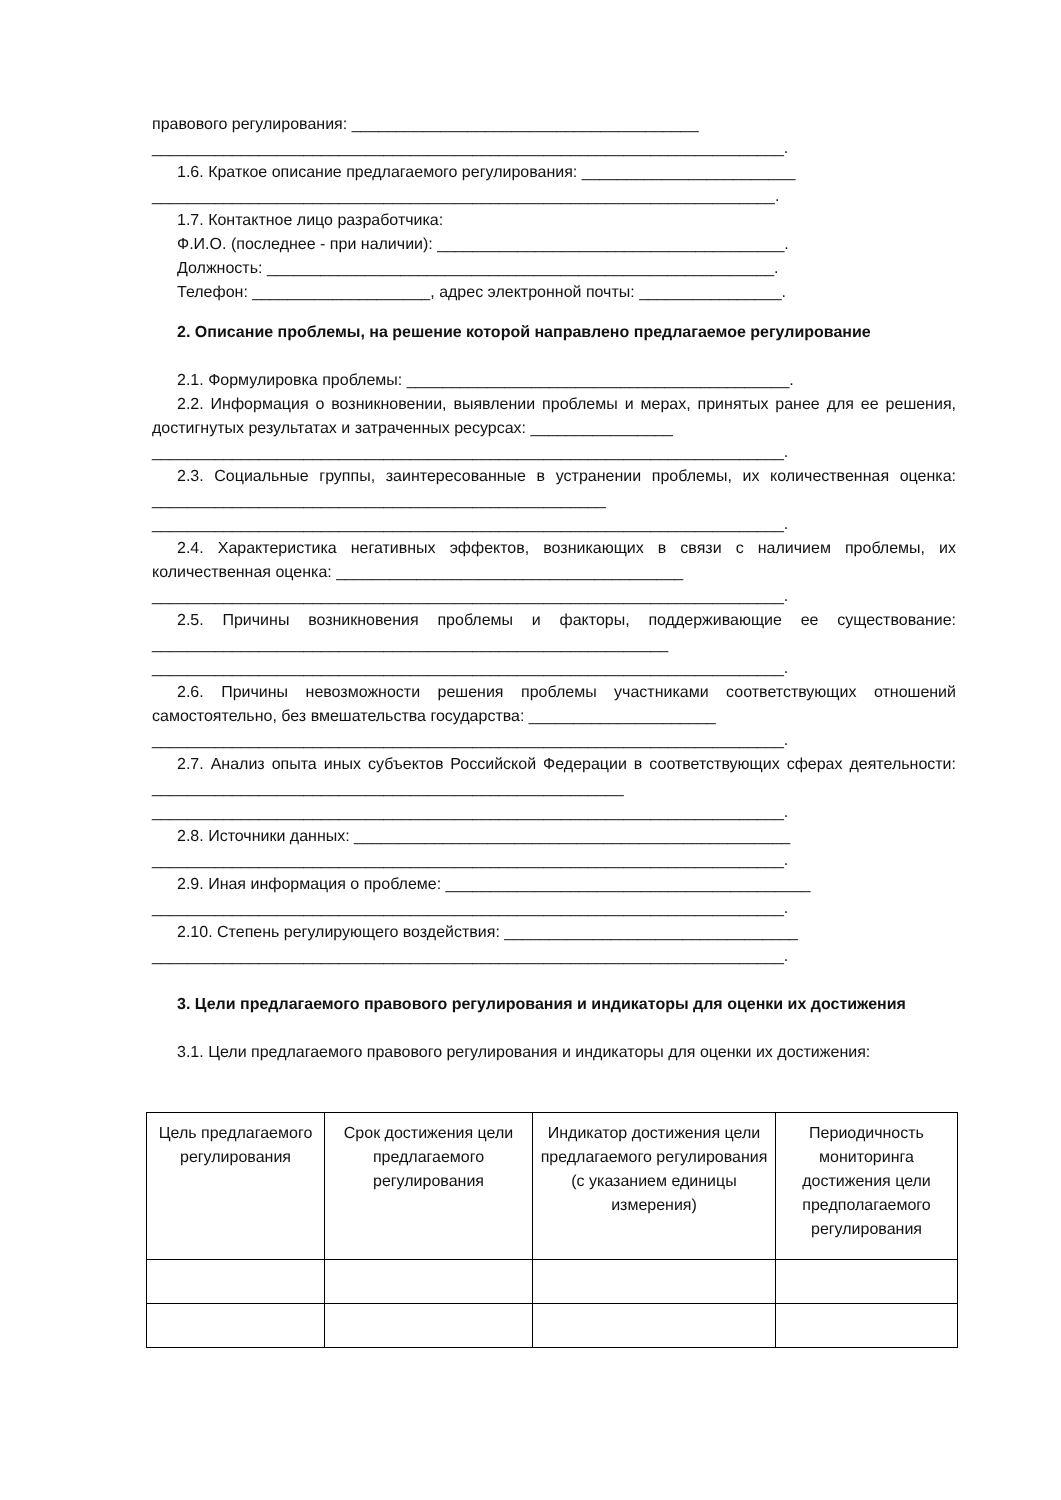правового регулирования: _______________________________________
_______________________________________________________________________.
1.6. Краткое описание предлагаемого регулирования: ________________________
______________________________________________________________________.
1.7. Контактное лицо разработчика:
Ф.И.О. (последнее - при наличии): _______________________________________.
Должность: _________________________________________________________.
Телефон: ____________________, адрес электронной почты: ________________.
2. Описание проблемы, на решение которой направлено предлагаемое регулирование
2.1. Формулировка проблемы: ___________________________________________.
2.2. Информация о возникновении, выявлении проблемы и мерах, принятых ранее для ее решения, достигнутых результатах и затраченных ресурсах: ________________
_______________________________________________________________________.
2.3. Социальные группы, заинтересованные в устранении проблемы, их количественная оценка: ___________________________________________________
_______________________________________________________________________.
2.4. Характеристика негативных эффектов, возникающих в связи с наличием проблемы, их количественная оценка: _______________________________________
_______________________________________________________________________.
2.5. Причины возникновения проблемы и факторы, поддерживающие ее существование: __________________________________________________________
_______________________________________________________________________.
2.6. Причины невозможности решения проблемы участниками соответствующих отношений самостоятельно, без вмешательства государства: _____________________
_______________________________________________________________________.
2.7. Анализ опыта иных субъектов Российской Федерации в соответствующих сферах деятельности: _____________________________________________________
_______________________________________________________________________.
2.8. Источники данных: _________________________________________________
_______________________________________________________________________.
2.9. Иная информация о проблеме: _________________________________________
_______________________________________________________________________.
2.10. Степень регулирующего воздействия: _________________________________
_______________________________________________________________________.
3. Цели предлагаемого правового регулирования и индикаторы для оценки их достижения
3.1. Цели предлагаемого правового регулирования и индикаторы для оценки их достижения:
| Цель предлагаемого регулирования | Срок достижения цели предлагаемого регулирования | Индикатор достижения цели предлагаемого регулирования (с указанием единицы измерения) | Периодичность мониторинга достижения цели предполагаемого регулирования |
| --- | --- | --- | --- |